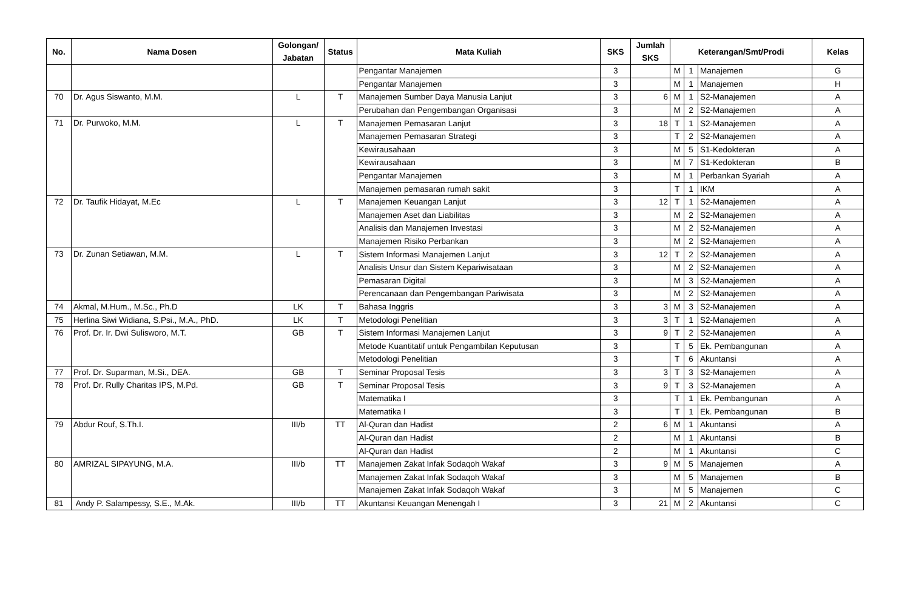| No. | Nama Dosen | Golongan/ Jabatan | Status | Mata Kuliah | SKS | Jumlah SKS | Keterangan/Smt/Prodi | | | Kelas |
| --- | --- | --- | --- | --- | --- | --- | --- | --- | --- | --- |
| | | | | Pengantar Manajemen | 3 | | M | 1 | Manajemen | G |
| | | | | Pengantar Manajemen | 3 | | M | 1 | Manajemen | H |
| 70 | Dr. Agus Siswanto, M.M. | L | T | Manajemen Sumber Daya Manusia Lanjut | 3 | 6 | M | 1 | S2-Manajemen | A |
| | | | | Perubahan dan Pengembangan Organisasi | 3 | | M | 2 | S2-Manajemen | A |
| 71 | Dr. Purwoko, M.M. | L | T | Manajemen Pemasaran Lanjut | 3 | 18 | T | 1 | S2-Manajemen | A |
| | | | | Manajemen Pemasaran Strategi | 3 | | T | 2 | S2-Manajemen | A |
| | | | | Kewirausahaan | 3 | | M | 5 | S1-Kedokteran | A |
| | | | | Kewirausahaan | 3 | | M | 7 | S1-Kedokteran | B |
| | | | | Pengantar Manajemen | 3 | | M | 1 | Perbankan Syariah | A |
| | | | | Manajemen pemasaran rumah sakit | 3 | | T | 1 | IKM | A |
| 72 | Dr. Taufik Hidayat, M.Ec | L | T | Manajemen Keuangan Lanjut | 3 | 12 | T | 1 | S2-Manajemen | A |
| | | | | Manajemen Aset dan Liabilitas | 3 | | M | 2 | S2-Manajemen | A |
| | | | | Analisis dan Manajemen Investasi | 3 | | M | 2 | S2-Manajemen | A |
| | | | | Manajemen Risiko Perbankan | 3 | | M | 2 | S2-Manajemen | A |
| 73 | Dr. Zunan Setiawan, M.M. | L | T | Sistem Informasi Manajemen Lanjut | 3 | 12 | T | 2 | S2-Manajemen | A |
| | | | | Analisis Unsur dan Sistem Kepariwisataan | 3 | | M | 2 | S2-Manajemen | A |
| | | | | Pemasaran Digital | 3 | | M | 3 | S2-Manajemen | A |
| | | | | Perencanaan dan Pengembangan Pariwisata | 3 | | M | 2 | S2-Manajemen | A |
| 74 | Akmal, M.Hum., M.Sc., Ph.D | LK | T | Bahasa Inggris | 3 | 3 | M | 3 | S2-Manajemen | A |
| 75 | Herlina Siwi Widiana, S.Psi., M.A., PhD. | LK | T | Metodologi Penelitian | 3 | 3 | T | 1 | S2-Manajemen | A |
| 76 | Prof. Dr. Ir. Dwi Sulisworo, M.T. | GB | T | Sistem Informasi Manajemen Lanjut | 3 | 9 | T | 2 | S2-Manajemen | A |
| | | | | Metode Kuantitatif untuk Pengambilan Keputusan | 3 | | T | 5 | Ek. Pembangunan | A |
| | | | | Metodologi Penelitian | 3 | | T | 6 | Akuntansi | A |
| 77 | Prof. Dr. Suparman, M.Si., DEA. | GB | T | Seminar Proposal Tesis | 3 | 3 | T | 3 | S2-Manajemen | A |
| 78 | Prof. Dr. Rully Charitas IPS, M.Pd. | GB | T | Seminar Proposal Tesis | 3 | 9 | T | 3 | S2-Manajemen | A |
| | | | | Matematika I | 3 | | T | 1 | Ek. Pembangunan | A |
| | | | | Matematika I | 3 | | T | 1 | Ek. Pembangunan | B |
| 79 | Abdur Rouf, S.Th.I. | III/b | TT | Al-Quran dan Hadist | 2 | 6 | M | 1 | Akuntansi | A |
| | | | | Al-Quran dan Hadist | 2 | | M | 1 | Akuntansi | B |
| | | | | Al-Quran dan Hadist | 2 | | M | 1 | Akuntansi | C |
| 80 | AMRIZAL SIPAYUNG, M.A. | III/b | TT | Manajemen Zakat Infak Sodaqoh Wakaf | 3 | 9 | M | 5 | Manajemen | A |
| | | | | Manajemen Zakat Infak Sodaqoh Wakaf | 3 | | M | 5 | Manajemen | B |
| | | | | Manajemen Zakat Infak Sodaqoh Wakaf | 3 | | M | 5 | Manajemen | C |
| 81 | Andy P. Salampessy, S.E., M.Ak. | III/b | TT | Akuntansi Keuangan Menengah I | 3 | 21 | M | 2 | Akuntansi | C |